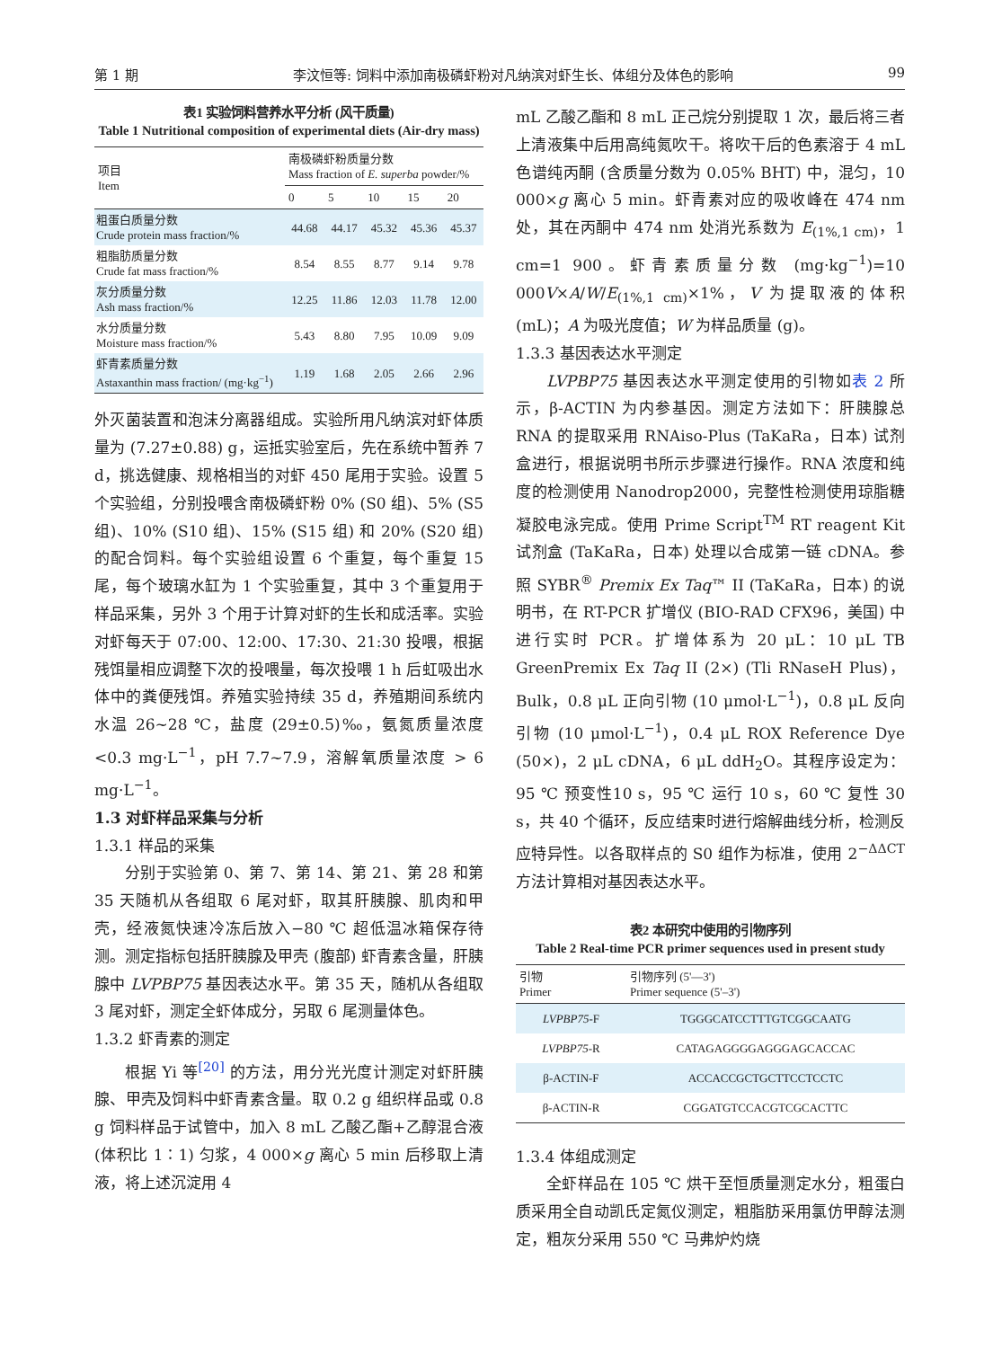第 1 期 李汶恒等: 饲料中添加南极磷虾粉对凡纳滨对虾生长、体组分及体色的影响 99
表1 实验饲料营养水平分析 (风干质量)
Table 1 Nutritional composition of experimental diets (Air-dry mass)
| 项目 Item | 南极磷虾粉质量分数 Mass fraction of E. superba powder/% | | | | |
| --- | --- | --- | --- | --- | --- |
| | 0 | 5 | 10 | 15 | 20 |
| 粗蛋白质量分数 Crude protein mass fraction/% | 44.68 | 44.17 | 45.32 | 45.36 | 45.37 |
| 粗脂肪质量分数 Crude fat mass fraction/% | 8.54 | 8.55 | 8.77 | 9.14 | 9.78 |
| 灰分质量分数 Ash mass fraction/% | 12.25 | 11.86 | 12.03 | 11.78 | 12.00 |
| 水分质量分数 Moisture mass fraction/% | 5.43 | 8.80 | 7.95 | 10.09 | 9.09 |
| 虾青素质量分数 Astaxanthin mass fraction/ (mg·kg<sup>−1</sup>) | 1.19 | 1.68 | 2.05 | 2.66 | 2.96 |
外灭菌装置和泡沫分离器组成。实验所用凡纳滨对虾体质量为 (7.27±0.88) g，运抵实验室后，先在系统中暂养 7 d，挑选健康、规格相当的对虾 450 尾用于实验。设置 5 个实验组，分别投喂含南极磷虾粉 0% (S0 组)、5% (S5 组)、10% (S10 组)、15% (S15 组) 和 20% (S20 组) 的配合饲料。每个实验组设置 6 个重复，每个重复 15 尾，每个玻璃水缸为 1 个实验重复，其中 3 个重复用于样品采集，另外 3 个用于计算对虾的生长和成活率。实验对虾每天于 07:00、12:00、17:30、21:30 投喂，根据残饵量相应调整下次的投喂量，每次投喂 1 h 后虹吸出水体中的粪便残饵。养殖实验持续 35 d，养殖期间系统内水温 26~28 ℃，盐度 (29±0.5)‰，氨氮质量浓度<0.3 mg·L<sup>−1</sup>，pH 7.7~7.9，溶解氧质量浓度 > 6 mg·L<sup>−1</sup>。
1.3 对虾样品采集与分析
1.3.1 样品的采集
分别于实验第 0、第 7、第 14、第 21、第 28 和第 35 天随机从各组取 6 尾对虾，取其肝胰腺、肌肉和甲壳，经液氮快速冷冻后放入−80 ℃ 超低温冰箱保存待测。测定指标包括肝胰腺及甲壳 (腹部) 虾青素含量，肝胰腺中 LVPBP75 基因表达水平。第 35 天，随机从各组取 3 尾对虾，测定全虾体成分，另取 6 尾测量体色。
1.3.2 虾青素的测定
根据 Yi 等<sup>[20]</sup> 的方法，用分光光度计测定对虾肝胰腺、甲壳及饲料中虾青素含量。取 0.2 g 组织样品或 0.8 g 饲料样品于试管中，加入 8 mL 乙酸乙酯+乙醇混合液 (体积比 1∶1) 匀浆，4 000×g 离心 5 min 后移取上清液，将上述沉淀用 4
mL 乙酸乙酯和 8 mL 正己烷分别提取 1 次，最后将三者上清液集中后用高纯氮吹干。将吹干后的色素溶于 4 mL 色谱纯丙酮 (含质量分数为 0.05% BHT) 中，混匀，10 000×g 离心 5 min。虾青素对应的吸收峰在 474 nm 处，其在丙酮中 474 nm 处消光系数为 E<sub>(1%,1 cm)</sub>，1 cm=1 900。虾青素质量分数 (mg·kg<sup>−1</sup>)=10 000V×A/W/E<sub>(1%,1 cm)</sub>×1%，V 为提取液的体积 (mL)；A 为吸光度值；W 为样品质量 (g)。
1.3.3 基因表达水平测定
LVPBP75 基因表达水平测定使用的引物如表 2 所示，β-ACTIN 为内参基因。测定方法如下：肝胰腺总 RNA 的提取采用 RNAiso-Plus (TaKaRa，日本) 试剂盒进行，根据说明书所示步骤进行操作。RNA 浓度和纯度的检测使用 Nanodrop2000，完整性检测使用琼脂糖凝胶电泳完成。使用 Prime Script<sup>TM</sup> RT reagent Kit 试剂盒 (TaKaRa，日本) 处理以合成第一链 cDNA。参照 SYBR<sup>®</sup> Premix Ex Taq™ II (TaKaRa，日本) 的说明书，在 RT-PCR 扩增仪 (BIO-RAD CFX96，美国) 中进行实时 PCR。扩增体系为 20 μL：10 μL TB GreenPremix Ex Taq II (2×) (Tli RNaseH Plus)，Bulk，0.8 μL 正向引物 (10 μmol·L<sup>−1</sup>)，0.8 μL 反向引物 (10 μmol·L<sup>−1</sup>)，0.4 μL ROX Reference Dye (50×)，2 μL cDNA，6 μL ddH<sub>2</sub>O。其程序设定为：95 ℃ 预变性10 s，95 ℃ 运行 10 s，60 ℃ 复性 30 s，共 40 个循环，反应结束时进行熔解曲线分析，检测反应特异性。以各取样点的 S0 组作为标准，使用 2<sup>−ΔΔCT</sup> 方法计算相对基因表达水平。
表2 本研究中使用的引物序列
Table 2 Real-time PCR primer sequences used in present study
| 引物 Primer | 引物序列 (5'—3') Primer sequence (5'–3') |
| --- | --- |
| LVPBP75 -F | TGGGCATCCTTTGTCGGCAATG |
| LVPBP75 -R | CATAGAGGGGAGGGAGCACCAC |
| β-ACTIN-F | ACCACCGCTGCTTCCTCCTC |
| β-ACTIN-R | CGGATGTCCACGTCGCACTTC |
1.3.4 体组成测定
全虾样品在 105 ℃ 烘干至恒质量测定水分，粗蛋白质采用全自动凯氏定氮仪测定，粗脂肪采用氯仿甲醇法测定，粗灰分采用 550 ℃ 马弗炉灼烧